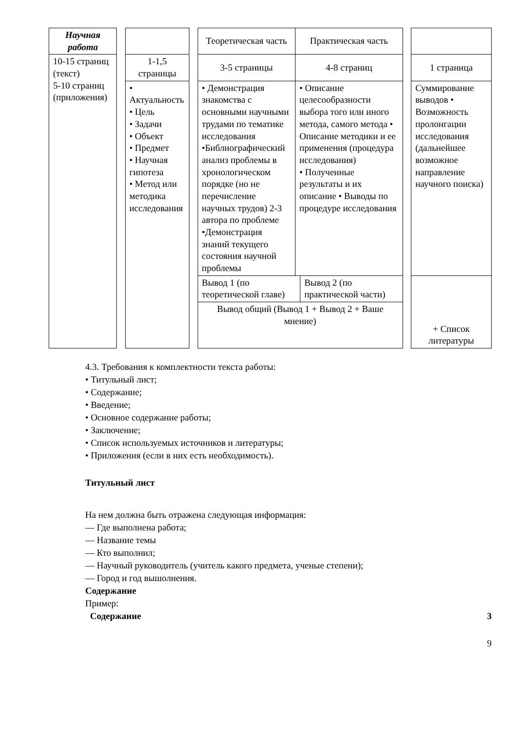| Научная работа | | | | Теоретическая часть | Практическая часть | | |
| 10-15 страниц (текст) 5-10 страниц (приложения) | | 1-1,5 страницы | | 3-5 страницы | 4-8 страниц | | 1 страница |
| | | • Актуальность • Цель • Задачи • Объект • Предмет • Научная гипотеза • Метод или методика исследования | | • Демонстрация знакомства с основными научными трудами по тематике исследования •Библиографический анализ проблемы в хронологическом порядке (но не перечисление научных трудов) 2-3 автора по проблеме •Демонстрация знаний текущего состояния научной проблемы | • Описание целесообразности выбора того или иного метода, самого метода • Описание методики и ее применения (процедура исследования) • Полученные результаты и их описание • Выводы по процедуре исследования | | Суммирование выводов • Возможность пролонгации исследования (дальнейшее возможное направление научного поиска) |
| | | | | / Вывод 1 (по теоретической главе) / Вывод 2 (по практической части) / / Вывод общий (Вывод 1 + Вывод 2 + Ваше мнение) / / | | | + Список литературы |
4.3. Требования к комплектности текста работы:
• Титульный лист;
• Содержание;
• Введение;
• Основное содержание работы;
• Заключение;
• Список используемых источников и литературы;
• Приложения (если в них есть необходимость).
Титульный лист
На нем должна быть отражена следующая информация:
— Где выполнена работа;
— Название темы
— Кто выполнил;
— Научный руководитель (учитель какого предмета, ученые степени);
— Город и год вышолнения.
Содержание
Пример:
Содержание 3
9